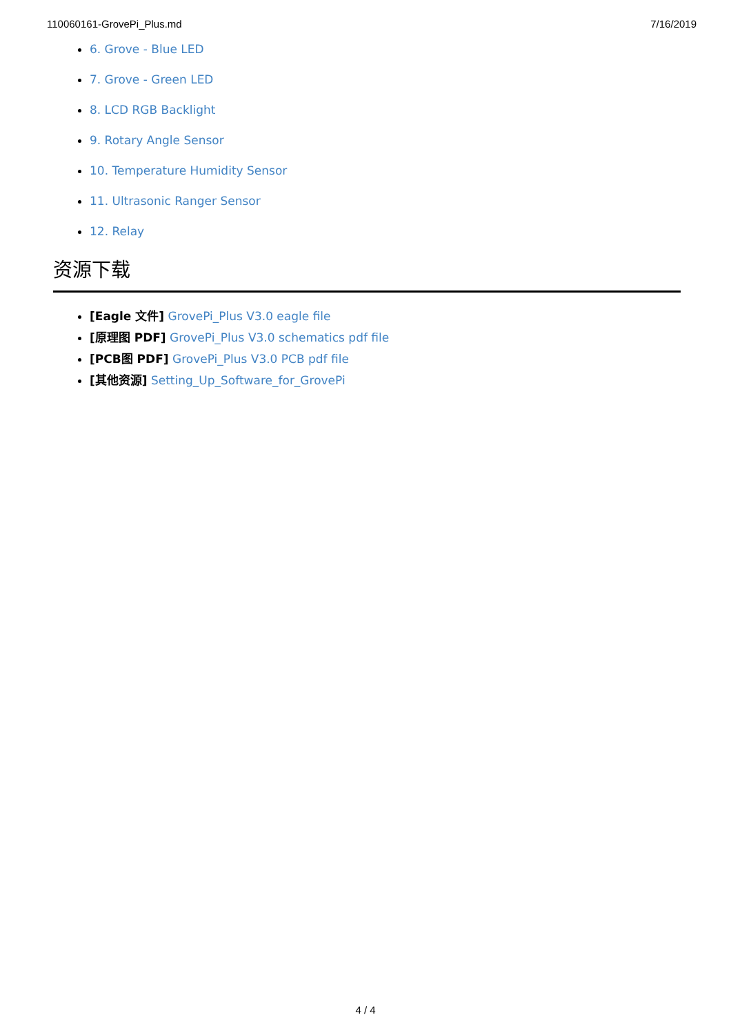110060161-GrovePi_Plus.md 7/16/2019
6. Grove - Blue LED
7. Grove - Green LED
8. LCD RGB Backlight
9. Rotary Angle Sensor
10. Temperature Humidity Sensor
11. Ultrasonic Ranger Sensor
12. Relay
资源下载
[Eagle 文件] GrovePi_Plus V3.0 eagle file
[原理图 PDF] GrovePi_Plus V3.0 schematics pdf file
[PCB图 PDF] GrovePi_Plus V3.0 PCB pdf file
[其他资源] Setting_Up_Software_for_GrovePi
4 / 4